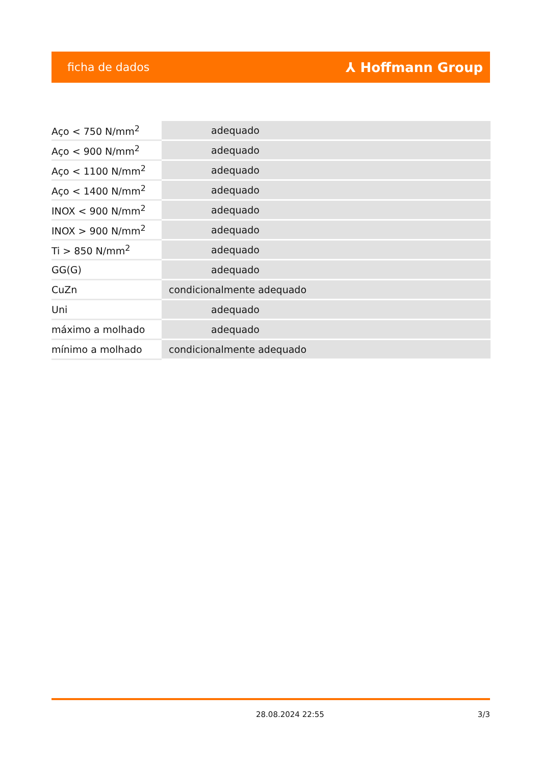ficha de dados ⅄ Hoffmann Group
| Aço < 750 N/mm<sup>2</sup> | adequado |
| Aço < 900 N/mm<sup>2</sup> | adequado |
| Aço < 1100 N/mm<sup>2</sup> | adequado |
| Aço < 1400 N/mm<sup>2</sup> | adequado |
| INOX < 900 N/mm<sup>2</sup> | adequado |
| INOX > 900 N/mm<sup>2</sup> | adequado |
| Ti > 850 N/mm<sup>2</sup> | adequado |
| GG(G) | adequado |
| CuZn | condicionalmente adequado |
| Uni | adequado |
| máximo a molhado | adequado |
| mínimo a molhado | condicionalmente adequado |
28.08.2024 22:55 3/3